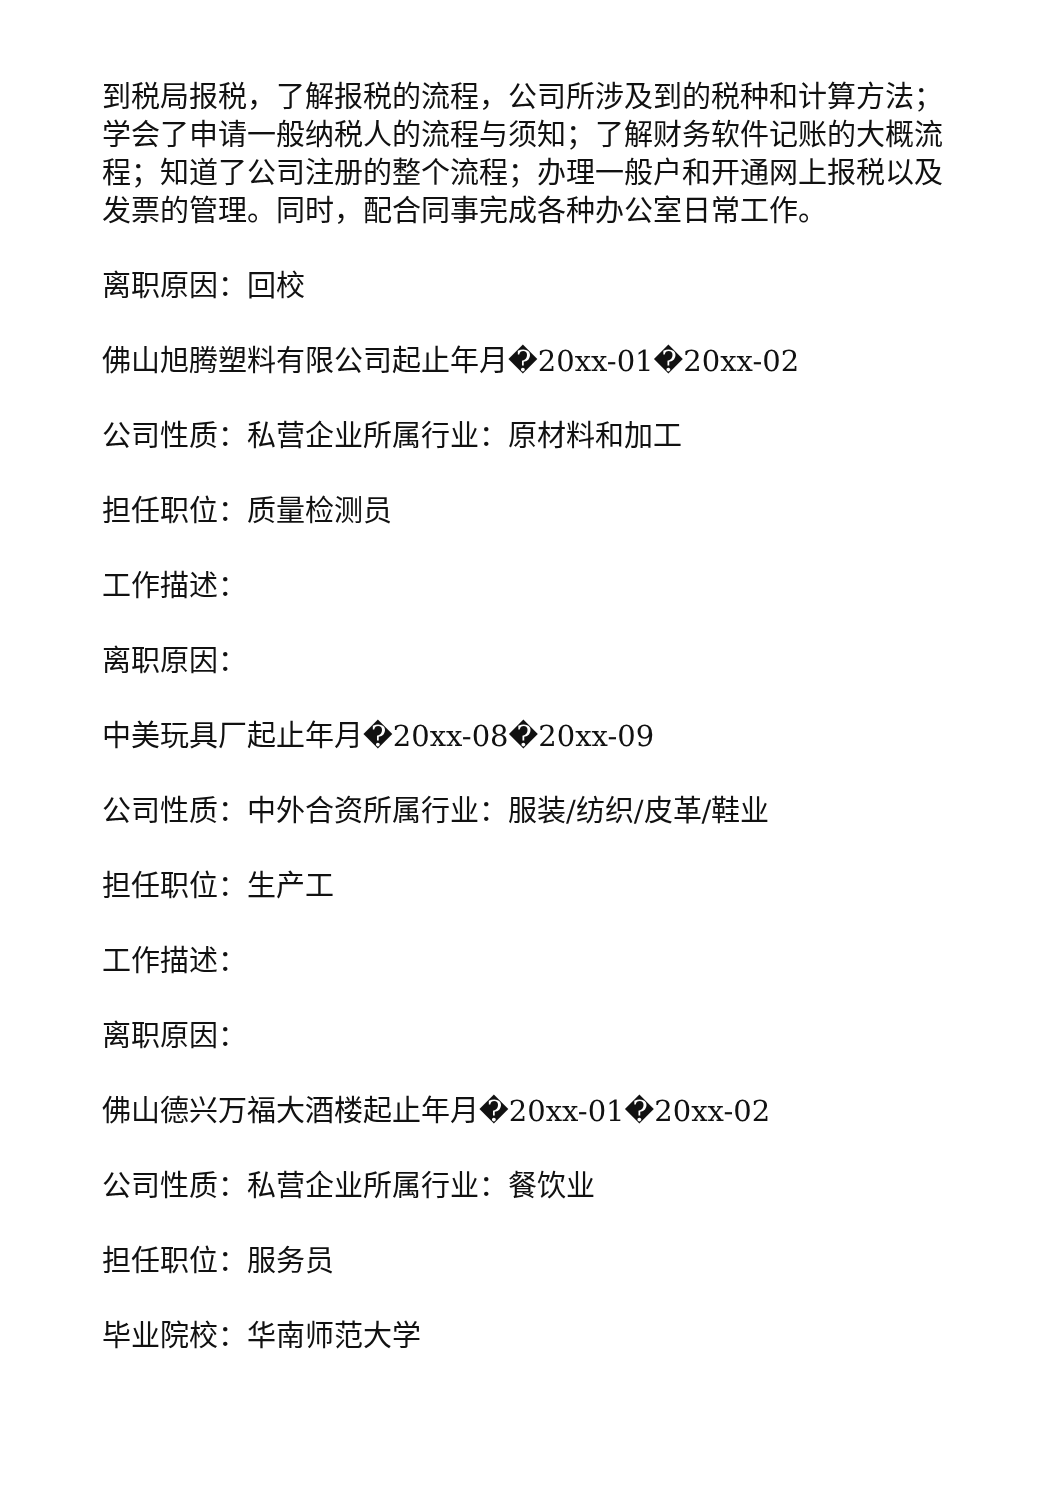到税局报税，了解报税的流程，公司所涉及到的税种和计算方法；学会了申请一般纳税人的流程与须知；了解财务软件记账的大概流程；知道了公司注册的整个流程；办理一般户和开通网上报税以及发票的管理。同时，配合同事完成各种办公室日常工作。
离职原因：回校
佛山旭腾塑料有限公司起止年月�20xx-01�20xx-02
公司性质：私营企业所属行业：原材料和加工
担任职位：质量检测员
工作描述：
离职原因：
中美玩具厂起止年月�20xx-08�20xx-09
公司性质：中外合资所属行业：服装/纺织/皮革/鞋业
担任职位：生产工
工作描述：
离职原因：
佛山德兴万福大酒楼起止年月�20xx-01�20xx-02
公司性质：私营企业所属行业：餐饮业
担任职位：服务员
毕业院校：华南师范大学